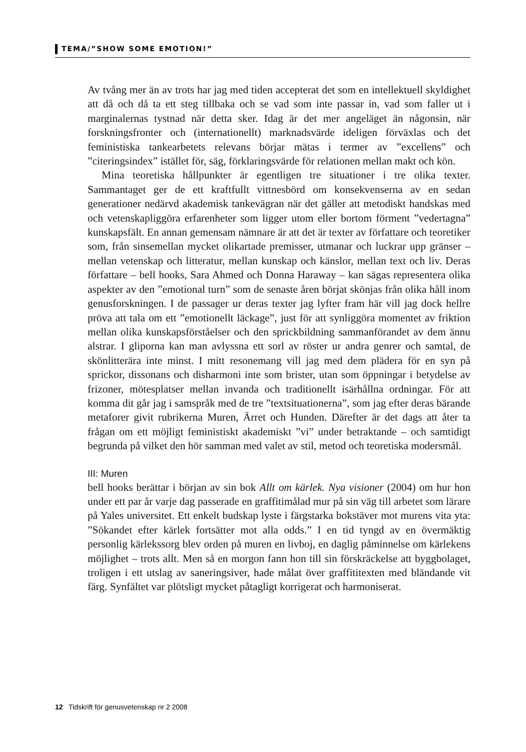TEMA/”SHOW SOME EMOTION!”
Av tvång mer än av trots har jag med tiden accepterat det som en intellektuell skyldighet att då och då ta ett steg tillbaka och se vad som inte passar in, vad som faller ut i marginalernas tystnad när detta sker. Idag är det mer angeläget än någonsin, när forskningsfronter och (internationellt) marknadsvärde ideligen förväxlas och det feministiska tankearbetets relevans börjar mätas i termer av ”excellens” och ”citeringsindex” istället för, säg, förklaringsvärde för relationen mellan makt och kön.
Mina teoretiska hållpunkter är egentligen tre situationer i tre olika texter. Sammantaget ger de ett kraftfullt vittnesbörd om konsekvenserna av en sedan generationer nedärvd akademisk tankevägran när det gäller att metodiskt handskas med och vetenskapliggöra erfarenheter som ligger utom eller bortom förment ”vedertagna” kunskapsfält. En annan gemensam nämnare är att det är texter av författare och teoretiker som, från sinsemellan mycket olikartade premisser, utmanar och luckrar upp gränser – mellan vetenskap och litteratur, mellan kunskap och känslor, mellan text och liv. Deras författare – bell hooks, Sara Ahmed och Donna Haraway – kan sägas representera olika aspekter av den ”emotional turn” som de senaste åren börjat skönjas från olika håll inom genusforskningen. I de passager ur deras texter jag lyfter fram här vill jag dock hellre pröva att tala om ett ”emotionellt läckage”, just för att synliggöra momentet av friktion mellan olika kunskapsförståelser och den sprickbildning sammanförandet av dem ännu alstrar. I gliporna kan man avlyssna ett sorl av röster ur andra genrer och samtal, de skönlitterära inte minst. I mitt resonemang vill jag med dem plädera för en syn på sprickor, dissonans och disharmoni inte som brister, utan som öppningar i betydelse av frizoner, mötesplatser mellan invanda och traditionellt isärhållna ordningar. För att komma dit går jag i samspråk med de tre ”textsituationerna”, som jag efter deras bärande metaforer givit rubrikerna Muren, Ärret och Hunden. Därefter är det dags att åter ta frågan om ett möjligt feministiskt akademiskt ”vi” under betraktande – och samtidigt begrunda på vilket den hör samman med valet av stil, metod och teoretiska modersmål.
III: Muren
bell hooks berättar i början av sin bok Allt om kärlek. Nya visioner (2004) om hur hon under ett par år varje dag passerade en graffitimålad mur på sin väg till arbetet som lärare på Yales universitet. Ett enkelt budskap lyste i färgstarka bokstäver mot murens vita yta: ”Sökandet efter kärlek fortsätter mot alla odds.” I en tid tyngd av en övermäktig personlig kärlekssorg blev orden på muren en livboj, en daglig påminnelse om kärlekens möjlighet – trots allt. Men så en morgon fann hon till sin förskräckelse att byggbolaget, troligen i ett utslag av saneringsiver, hade målat över graffititexten med bländande vit färg. Synfältet var plötsligt mycket påtagligt korrigerat och harmoniserat.
12 Tidskrift för genusvetenskap nr 2 2008